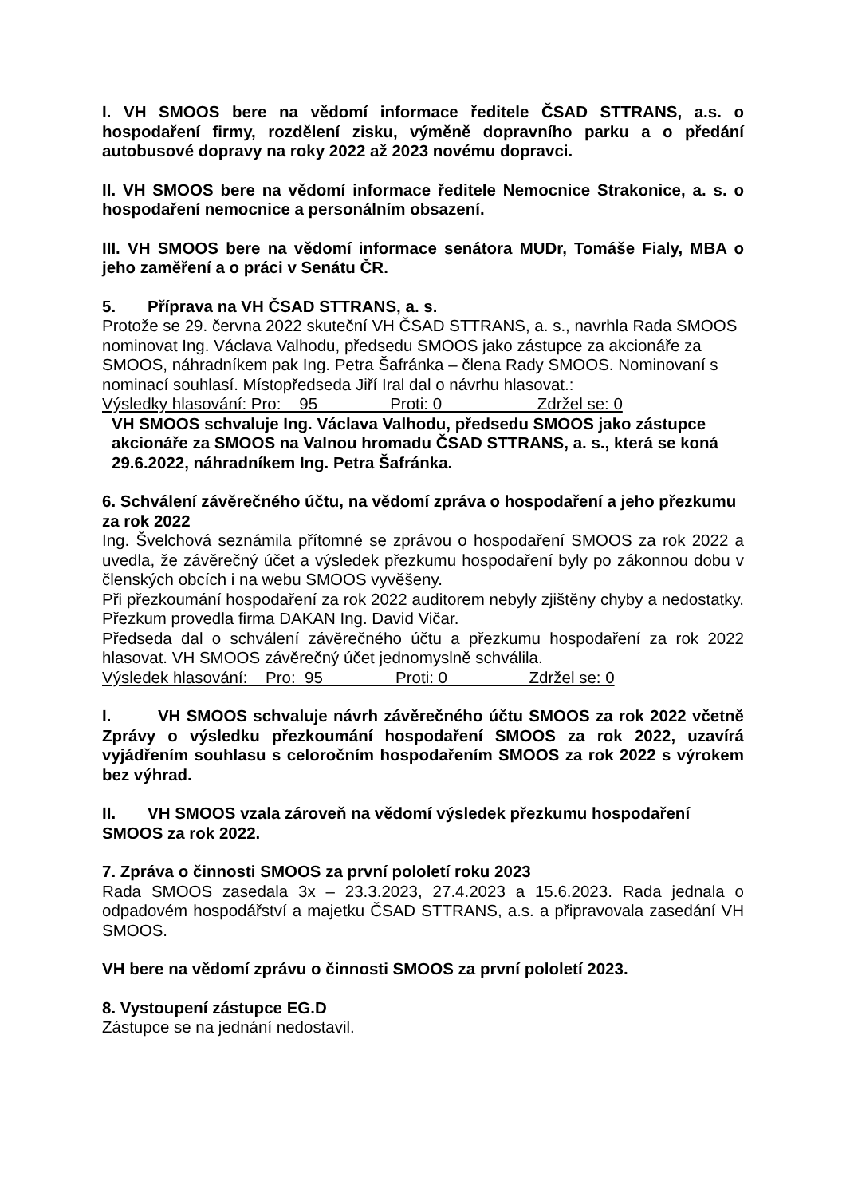I. VH SMOOS bere na vědomí informace ředitele ČSAD STTRANS, a.s. o hospodaření firmy, rozdělení zisku, výměně dopravního parku a o předání autobusové dopravy na roky 2022 až 2023 novému dopravci.
II. VH SMOOS bere na vědomí informace ředitele Nemocnice Strakonice, a. s. o hospodaření nemocnice a personálním obsazení.
III. VH SMOOS bere na vědomí informace senátora MUDr, Tomáše Fialy, MBA o jeho zaměření a o práci v Senátu ČR.
5. Příprava na VH ČSAD STTRANS, a. s.
Protože se 29. června 2022 skuteční VH ČSAD STTRANS, a. s., navrhla Rada SMOOS nominovat Ing. Václava Valhodu, předsedu SMOOS jako zástupce za akcionáře za SMOOS, náhradníkem pak Ing. Petra Šafránka – člena Rady SMOOS. Nominovaní s nominací souhlasí. Místopředseda Jiří Iral dal o návrhu hlasovat.:
Výsledky hlasování: Pro: 95 Proti: 0 Zdržel se: 0
VH SMOOS schvaluje Ing. Václava Valhodu, předsedu SMOOS jako zástupce akcionáře za SMOOS na Valnou hromadu ČSAD STTRANS, a. s., která se koná 29.6.2022, náhradníkem Ing. Petra Šafránka.
6. Schválení závěrečného účtu, na vědomí zpráva o hospodaření a jeho přezkumu za rok 2022
Ing. Švelchová seznámila přítomné se zprávou o hospodaření SMOOS za rok 2022 a uvedla, že závěrečný účet a výsledek přezkumu hospodaření byly po zákonnou dobu v členských obcích i na webu SMOOS vyvěšeny.
Při přezkoumání hospodaření za rok 2022 auditorem nebyly zjištěny chyby a nedostatky. Přezkum provedla firma DAKAN Ing. David Vičar.
Předseda dal o schválení závěrečného účtu a přezkumu hospodaření za rok 2022 hlasovat. VH SMOOS závěrečný účet jednomyslně schválila.
Výsledek hlasování: Pro: 95 Proti: 0 Zdržel se: 0
I. VH SMOOS schvaluje návrh závěrečného účtu SMOOS za rok 2022 včetně Zprávy o výsledku přezkoumání hospodaření SMOOS za rok 2022, uzavírá vyjádřením souhlasu s celoročním hospodařením SMOOS za rok 2022 s výrokem bez výhrad.
II. VH SMOOS vzala zároveň na vědomí výsledek přezkumu hospodaření SMOOS za rok 2022.
7. Zpráva o činnosti SMOOS za první pololetí roku 2023
Rada SMOOS zasedala 3x – 23.3.2023, 27.4.2023 a 15.6.2023. Rada jednala o odpadovém hospodářství a majetku ČSAD STTRANS, a.s. a připravovala zasedání VH SMOOS.
VH bere na vědomí zprávu o činnosti SMOOS za první pololetí 2023.
8. Vystoupení zástupce EG.D
Zástupce se na jednání nedostavil.